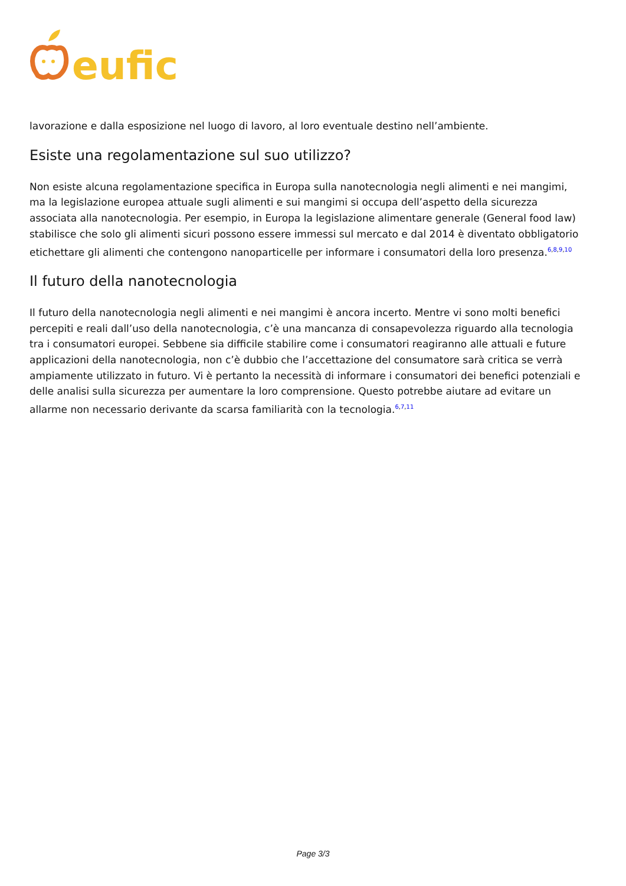eufic
lavorazione e dalla esposizione nel luogo di lavoro, al loro eventuale destino nell’ambiente.
Esiste una regolamentazione sul suo utilizzo?
Non esiste alcuna regolamentazione specifica in Europa sulla nanotecnologia negli alimenti e nei mangimi, ma la legislazione europea attuale sugli alimenti e sui mangimi si occupa dell’aspetto della sicurezza associata alla nanotecnologia. Per esempio, in Europa la legislazione alimentare generale (General food law) stabilisce che solo gli alimenti sicuri possono essere immessi sul mercato e dal 2014 è diventato obbligatorio etichettare gli alimenti che contengono nanoparticelle per informare i consumatori della loro presenza.<sup>6,8,9,10</sup>
Il futuro della nanotecnologia
Il futuro della nanotecnologia negli alimenti e nei mangimi è ancora incerto. Mentre vi sono molti benefici percepiti e reali dall’uso della nanotecnologia, c’è una mancanza di consapevolezza riguardo alla tecnologia tra i consumatori europei. Sebbene sia difficile stabilire come i consumatori reagiranno alle attuali e future applicazioni della nanotecnologia, non c’è dubbio che l’accettazione del consumatore sarà critica se verrà ampiamente utilizzato in futuro. Vi è pertanto la necessità di informare i consumatori dei benefici potenziali e delle analisi sulla sicurezza per aumentare la loro comprensione. Questo potrebbe aiutare ad evitare un allarme non necessario derivante da scarsa familiarità con la tecnologia.<sup>6,7,11</sup>
Page 3/3